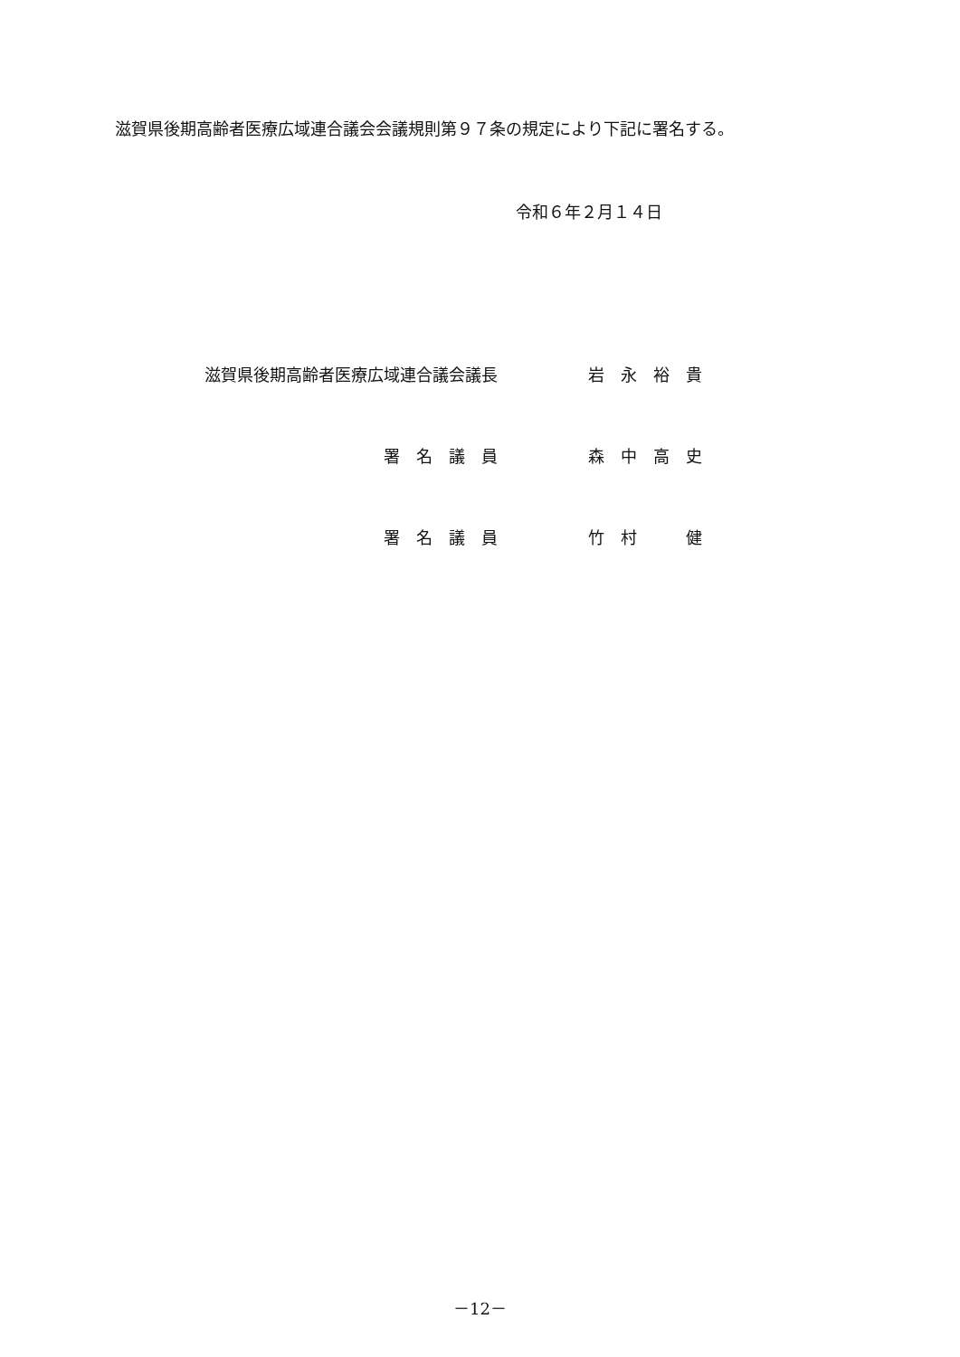滋賀県後期高齢者医療広域連合議会会議規則第９７条の規定により下記に署名する。
令和６年２月１４日
滋賀県後期高齢者医療広域連合議会議長 岩　永　裕　貴
署　名　議　員 森　中　高　史
署　名　議　員 竹　村　　　健
－12－